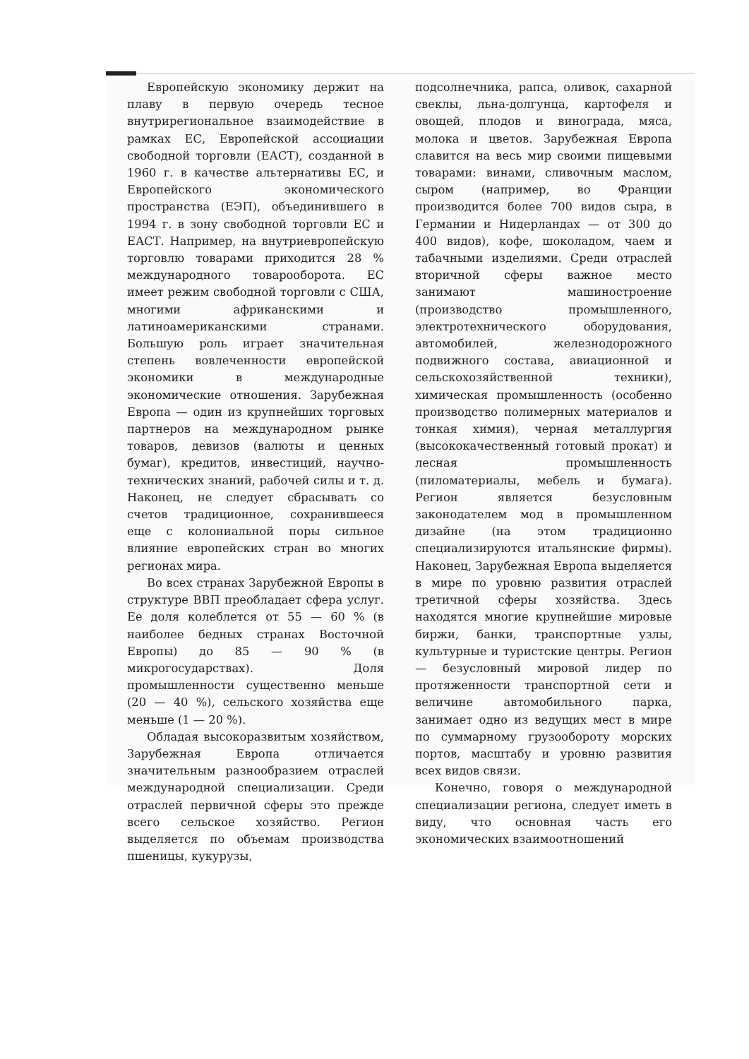Европейскую экономику держит на плаву в первую очередь тесное внутрирегиональное взаимодействие в рамках ЕС, Европейской ассоциации свободной торговли (ЕАСТ), созданной в 1960 г. в качестве альтернативы ЕС, и Европейского экономического пространства (ЕЭП), объединившего в 1994 г. в зону свободной торговли ЕС и ЕАСТ. Например, на внутриевропейскую торговлю товарами приходится 28 % международного товарооборота. ЕС имеет режим свободной торговли с США, многими африканскими и латиноамериканскими странами. Большую роль играет значительная степень вовлеченности европейской экономики в международные экономические отношения. Зарубежная Европа — один из крупнейших торговых партнеров на международном рынке товаров, девизов (валюты и ценных бумаг), кредитов, инвестиций, научно-технических знаний, рабочей силы и т. д. Наконец, не следует сбрасывать со счетов традиционное, сохранившееся еще с колониальной поры сильное влияние европейских стран во многих регионах мира.
Во всех странах Зарубежной Европы в структуре ВВП преобладает сфера услуг. Ее доля колеблется от 55 — 60 % (в наиболее бедных странах Восточной Европы) до 85 — 90 % (в микрогосударствах). Доля промышленности существенно меньше (20 — 40 %), сельского хозяйства еще меньше (1 — 20 %).
Обладая высокоразвитым хозяйством, Зарубежная Европа отличается значительным разнообразием отраслей международной специализации. Среди отраслей первичной сферы это прежде всего сельское хозяйство. Регион выделяется по объемам производства пшеницы, кукурузы,
подсолнечника, рапса, оливок, сахарной свеклы, льна-долгунца, картофеля и овощей, плодов и винограда, мяса, молока и цветов. Зарубежная Европа славится на весь мир своими пищевыми товарами: винами, сливочным маслом, сыром (например, во Франции производится более 700 видов сыра, в Германии и Нидерландах — от 300 до 400 видов), кофе, шоколадом, чаем и табачными изделиями. Среди отраслей вторичной сферы важное место занимают машиностроение (производство промышленного, электротехнического оборудования, автомобилей, железнодорожного подвижного состава, авиационной и сельскохозяйственной техники), химическая промышленность (особенно производство полимерных материалов и тонкая химия), черная металлургия (высококачественный готовый прокат) и лесная промышленность (пиломатериалы, мебель и бумага). Регион является безусловным законодателем мод в промышленном дизайне (на этом традиционно специализируются итальянские фирмы). Наконец, Зарубежная Европа выделяется в мире по уровню развития отраслей третичной сферы хозяйства. Здесь находятся многие крупнейшие мировые биржи, банки, транспортные узлы, культурные и туристские центры. Регион — безусловный мировой лидер по протяженности транспортной сети и величине автомобильного парка, занимает одно из ведущих мест в мире по суммарному грузообороту морских портов, масштабу и уровню развития всех видов связи.
Конечно, говоря о международной специализации региона, следует иметь в виду, что основная часть его экономических взаимоотношений